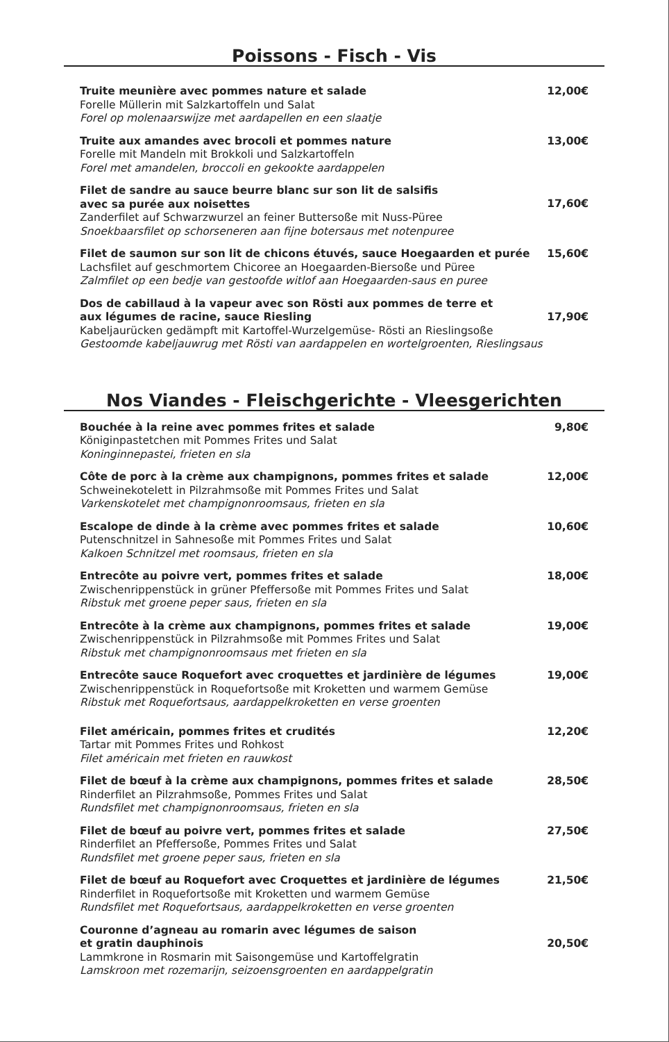Poissons - Fisch - Vis
Truite meunière avec pommes nature et salade
Forelle Müllerin mit Salzkartoffeln und Salat
Forel op molenaarswijze met aardapellen en een slaatje
12,00€
Truite aux amandes avec brocoli et pommes nature
Forelle mit Mandeln mit Brokkoli und Salzkartoffeln
Forel met amandelen, broccoli en gekookte aardappelen
13,00€
Filet de sandre au sauce beurre blanc sur son lit de salsifis
avec sa purée aux noisettes
Zanderfilet auf Schwarzwurzel an feiner Buttersoße mit Nuss-Püree
Snoekbaarsfilet op schorseneren aan fijne botersaus met notenpuree
17,60€
Filet de saumon sur son lit de chicons étuvés, sauce Hoegaarden et purée
Lachsfilet auf geschmortem Chicoree an Hoegaarden-Biersoße und Püree
Zalmfilet op een bedje van gestoofde witlof aan Hoegaarden-saus en puree
15,60€
Dos de cabillaud à la vapeur avec son Rösti aux pommes de terre et
aux légumes de racine, sauce Riesling
Kabeljaurücken gedämpft mit Kartoffel-Wurzelgemüse- Rösti an Rieslingsoße
Gestoomde kabeljauwrug met Rösti van aardappelen en wortelgroenten, Rieslingsaus
17,90€
Nos Viandes - Fleischgerichte - Vleesgerichten
Bouchée à la reine avec pommes frites et salade
Königinpastetchen mit Pommes Frites und Salat
Koninginnepastei, frieten en sla
9,80€
Côte de porc à la crème aux champignons, pommes frites et salade
Schweinekotelett in Pilzrahmsoße mit Pommes Frites und Salat
Varkenskotelet met champignonroomsaus, frieten en sla
12,00€
Escalope de dinde à la crème avec pommes frites et salade
Putenschnitzel in Sahnesoße mit Pommes Frites und Salat
Kalkoen Schnitzel met roomsaus, frieten en sla
10,60€
Entrecôte au poivre vert, pommes frites et salade
Zwischenrippenstück in grüner Pfeffersoße mit Pommes Frites und Salat
Ribstuk met groene peper saus, frieten en sla
18,00€
Entrecôte à la crème aux champignons, pommes frites et salade
Zwischenrippenstück in Pilzrahmsoße mit Pommes Frites und Salat
Ribstuk met champignonroomsaus met frieten en sla
19,00€
Entrecôte sauce Roquefort avec croquettes et jardinière de légumes
Zwischenrippenstück in Roquefortsoße mit Kroketten und warmem Gemüse
Ribstuk met Roquefortsaus, aardappelkroketten en verse groenten
19,00€
Filet américain, pommes frites et crudités
Tartar mit Pommes Frites und Rohkost
Filet américain met frieten en rauwkost
12,20€
Filet de bœuf à la crème aux champignons, pommes frites et salade
Rinderfilet an Pilzrahmsoße, Pommes Frites und Salat
Rundsfilet met champignonroomsaus, frieten en sla
28,50€
Filet de bœuf au poivre vert, pommes frites et salade
Rinderfilet an Pfeffersoße, Pommes Frites und Salat
Rundsfilet met groene peper saus, frieten en sla
27,50€
Filet de bœuf au Roquefort avec Croquettes et jardinière de légumes
Rinderfilet in Roquefortsoße mit Kroketten und warmem Gemüse
Rundsfilet met Roquefortsaus, aardappelkroketten en verse groenten
21,50€
Couronne d’agneau au romarin avec légumes de saison
et gratin dauphinois
Lammkrone in Rosmarin mit Saisongemüse und Kartoffelgratin
Lamskroon met rozemarijn, seizoensgroenten en aardappelgratin
20,50€